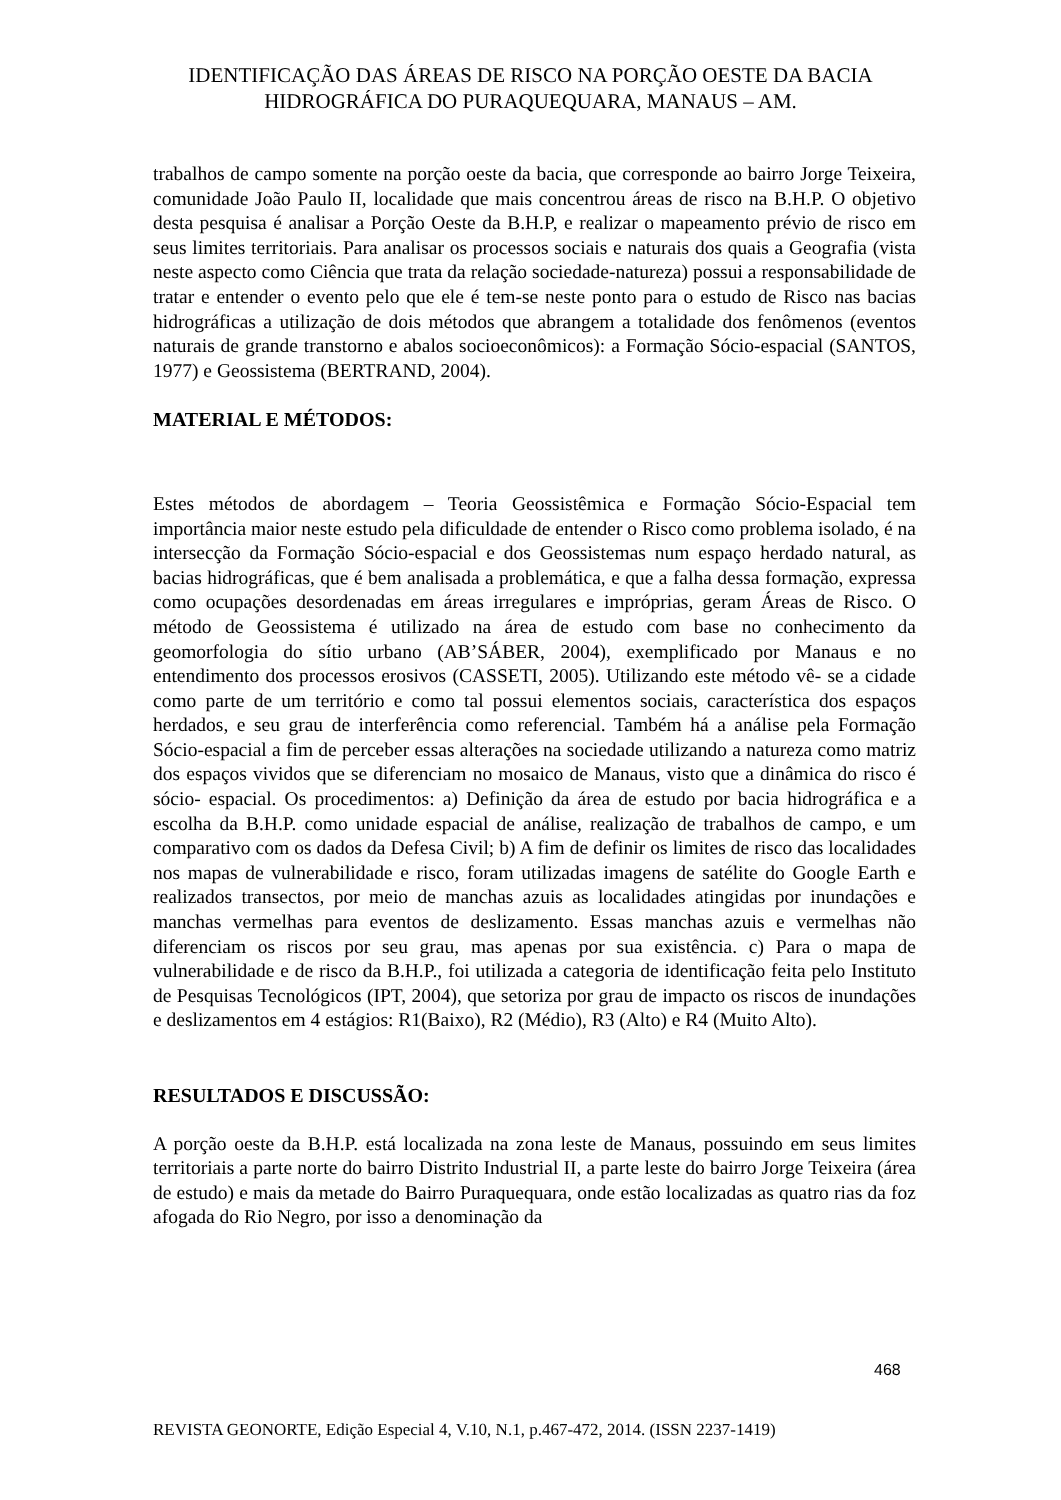IDENTIFICAÇÃO DAS ÁREAS DE RISCO NA PORÇÃO OESTE DA BACIA
HIDROGRÁFICA DO PURAQUEQUARA, MANAUS – AM.
trabalhos de campo somente na porção oeste da bacia, que corresponde ao bairro Jorge Teixeira, comunidade João Paulo II, localidade que mais concentrou áreas de risco na B.H.P. O objetivo desta pesquisa é analisar a Porção Oeste da B.H.P, e realizar o mapeamento prévio de risco em seus limites territoriais. Para analisar os processos sociais e naturais dos quais a Geografia (vista neste aspecto como Ciência que trata da relação sociedade-natureza) possui a responsabilidade de tratar e entender o evento pelo que ele é tem-se neste ponto para o estudo de Risco nas bacias hidrográficas a utilização de dois métodos que abrangem a totalidade dos fenômenos (eventos naturais de grande transtorno e abalos socioeconômicos): a Formação Sócio-espacial (SANTOS, 1977) e Geossistema (BERTRAND, 2004).
MATERIAL E MÉTODOS:
Estes métodos de abordagem – Teoria Geossistêmica e Formação Sócio-Espacial tem importância maior neste estudo pela dificuldade de entender o Risco como problema isolado, é na intersecção da Formação Sócio-espacial e dos Geossistemas num espaço herdado natural, as bacias hidrográficas, que é bem analisada a problemática, e que a falha dessa formação, expressa como ocupações desordenadas em áreas irregulares e impróprias, geram Áreas de Risco. O método de Geossistema é utilizado na área de estudo com base no conhecimento da geomorfologia do sítio urbano (AB’SÁBER, 2004), exemplificado por Manaus e no entendimento dos processos erosivos (CASSETI, 2005). Utilizando este método vê- se a cidade como parte de um território e como tal possui elementos sociais, característica dos espaços herdados, e seu grau de interferência como referencial. Também há a análise pela Formação Sócio-espacial a fim de perceber essas alterações na sociedade utilizando a natureza como matriz dos espaços vividos que se diferenciam no mosaico de Manaus, visto que a dinâmica do risco é sócio- espacial. Os procedimentos: a) Definição da área de estudo por bacia hidrográfica e a escolha da B.H.P. como unidade espacial de análise, realização de trabalhos de campo, e um comparativo com os dados da Defesa Civil; b) A fim de definir os limites de risco das localidades nos mapas de vulnerabilidade e risco, foram utilizadas imagens de satélite do Google Earth e realizados transectos, por meio de manchas azuis as localidades atingidas por inundações e manchas vermelhas para eventos de deslizamento. Essas manchas azuis e vermelhas não diferenciam os riscos por seu grau, mas apenas por sua existência. c) Para o mapa de vulnerabilidade e de risco da B.H.P., foi utilizada a categoria de identificação feita pelo Instituto de Pesquisas Tecnológicos (IPT, 2004), que setoriza por grau de impacto os riscos de inundações e deslizamentos em 4 estágios: R1(Baixo), R2 (Médio), R3 (Alto) e R4 (Muito Alto).
RESULTADOS E DISCUSSÃO:
A porção oeste da B.H.P. está localizada na zona leste de Manaus, possuindo em seus limites territoriais a parte norte do bairro Distrito Industrial II, a parte leste do bairro Jorge Teixeira (área de estudo) e mais da metade do Bairro Puraquequara, onde estão localizadas as quatro rias da foz afogada do Rio Negro, por isso a denominação da
468
REVISTA GEONORTE, Edição Especial 4, V.10, N.1, p.467-472, 2014. (ISSN 2237-1419)